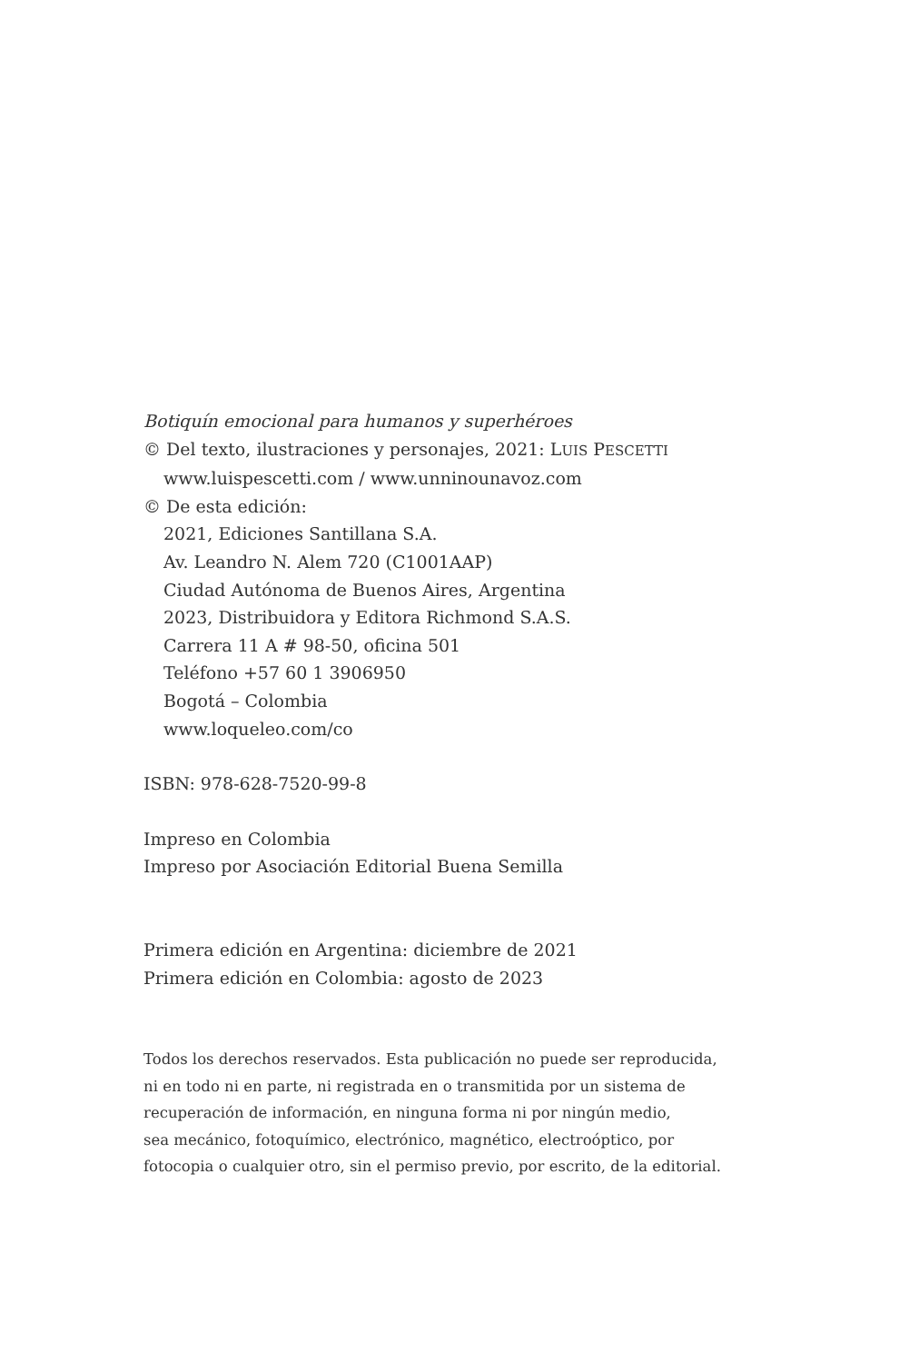Botiquín emocional para humanos y superhéroes
© Del texto, ilustraciones y personajes, 2021: LUIS PESCETTI
www.luispescetti.com / www.unninounavoz.com
© De esta edición:
2021, Ediciones Santillana S.A.
Av. Leandro N. Alem 720 (C1001AAP)
Ciudad Autónoma de Buenos Aires, Argentina
2023, Distribuidora y Editora Richmond S.A.S.
Carrera 11 A # 98-50, oficina 501
Teléfono +57 60 1 3906950
Bogotá – Colombia
www.loqueleo.com/co
ISBN: 978-628-7520-99-8
Impreso en Colombia
Impreso por Asociación Editorial Buena Semilla
Primera edición en Argentina: diciembre de 2021
Primera edición en Colombia: agosto de 2023
Todos los derechos reservados. Esta publicación no puede ser reproducida,
ni en todo ni en parte, ni registrada en o transmitida por un sistema de
recuperación de información, en ninguna forma ni por ningún medio,
sea mecánico, fotoquímico, electrónico, magnético, electroóptico, por
fotocopia o cualquier otro, sin el permiso previo, por escrito, de la editorial.